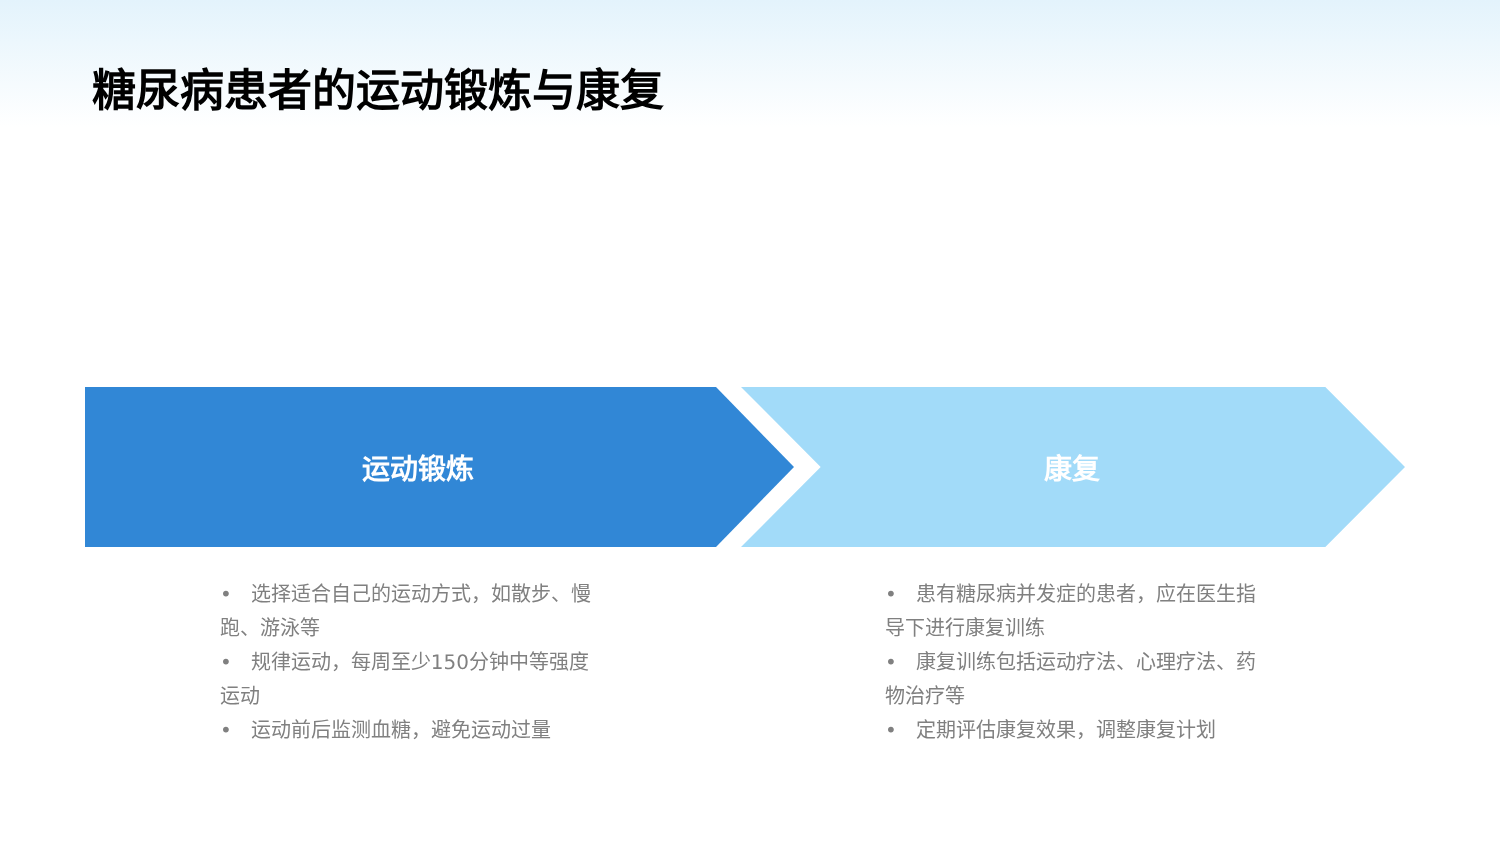糖尿病患者的运动锻炼与康复
运动锻炼 康复
• 选择适合自己的运动方式，如散步、慢跑、游泳等
• 规律运动，每周至少150分钟中等强度运动
• 运动前后监测血糖，避免运动过量
• 患有糖尿病并发症的患者，应在医生指导下进行康复训练
• 康复训练包括运动疗法、心理疗法、药物治疗等
• 定期评估康复效果，调整康复计划